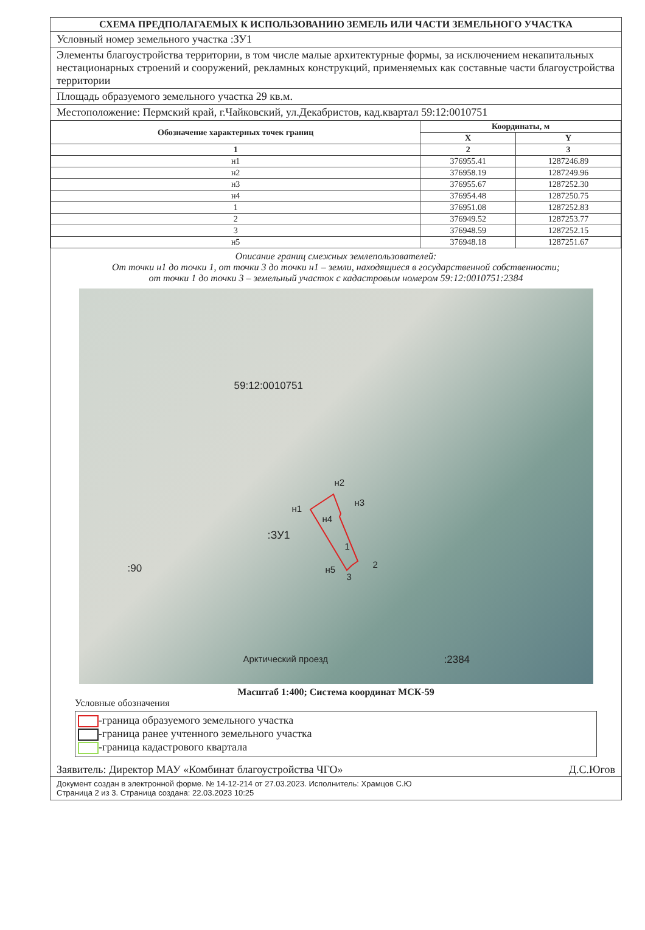СХЕМА ПРЕДПОЛАГАЕМЫХ К ИСПОЛЬЗОВАНИЮ ЗЕМЕЛЬ ИЛИ ЧАСТИ ЗЕМЕЛЬНОГО УЧАСТКА
Условный номер земельного участка :ЗУ1
Элементы благоустройства территории, в том числе малые архитектурные формы, за исключением некапитальных нестационарных строений и сооружений, рекламных конструкций, применяемых как составные части благоустройства территории
Площадь образуемого земельного участка 29 кв.м.
Местоположение: Пермский край, г.Чайковский, ул.Декабристов, кад.квартал 59:12:0010751
| Обозначение характерных точек границ | Координаты, м | |
| --- | --- | --- |
| | X | Y |
| 1 | 2 | 3 |
| н1 | 376955.41 | 1287246.89 |
| н2 | 376958.19 | 1287249.96 |
| н3 | 376955.67 | 1287252.30 |
| н4 | 376954.48 | 1287250.75 |
| 1 | 376951.08 | 1287252.83 |
| 2 | 376949.52 | 1287253.77 |
| 3 | 376948.59 | 1287252.15 |
| н5 | 376948.18 | 1287251.67 |
Описание границ смежных землепользователей:
От точки н1 до точки 1, от точки 3 до точки н1 – земли, находящиеся в государственной собственности;
от точки 1 до точки 3 – земельный участок с кадастровым номером 59:12:0010751:2384
59:12:0010751
н2
н3
н1
н4
:ЗУ1
1
2 н5
3
:90
:2384 Арктический проезд
Масштаб 1:400; Система координат МСК-59
Условные обозначения
-граница образуемого земельного участка
-граница ранее учтенного земельного участка
-граница кадастрового квартала
Заявитель: Директор МАУ «Комбинат благоустройства ЧГО» Д.С.Югов
Документ создан в электронной форме. № 14-12-214 от 27.03.2023. Исполнитель: Храмцов С.Ю
Страница 2 из 3. Страница создана: 22.03.2023 10:25